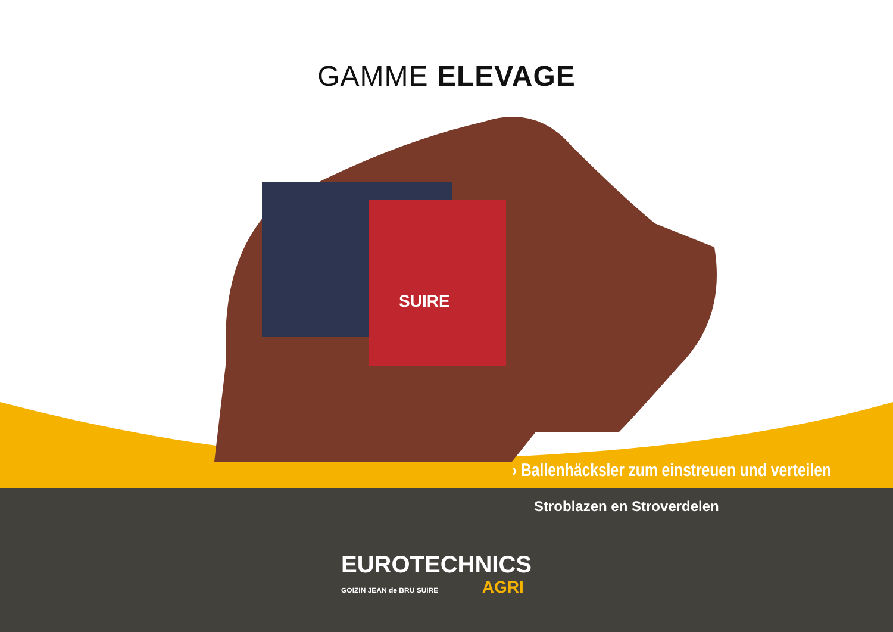GAMME ELEVAGE
SUIRE
› Ballenhäcksler zum einstreuen und verteilen
Stroblazen en Stroverdelen
EUROTECHNICS
GOIZIN JEAN de BRU SUIRE AGRI